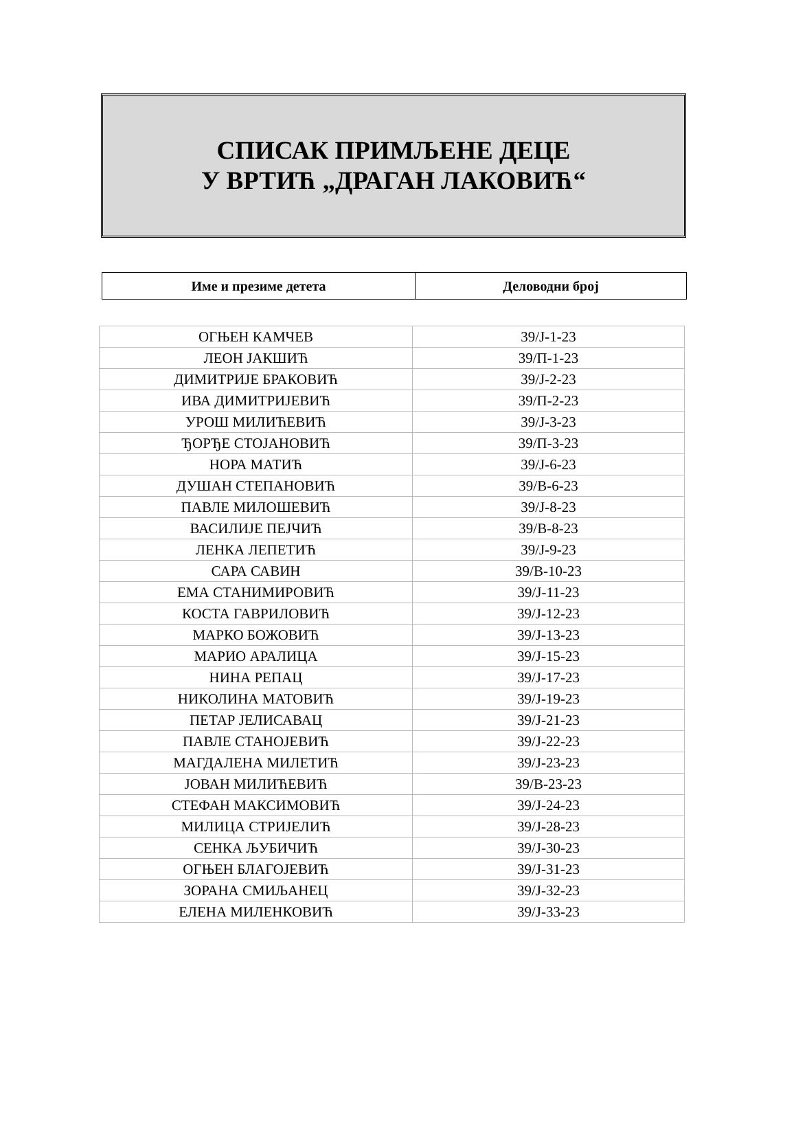СПИСАК ПРИМЉЕНЕ ДЕЦЕ
У ВРТИЋ „ДРАГАН ЛАКОВИЋ“
| Име и презиме детета | Деловодни број |
| --- | --- |
| ОГЊЕН КАМЧЕВ | 39/Ј-1-23 |
| ЛЕОН ЈАКШИЋ | 39/П-1-23 |
| ДИМИТРИЈЕ БРАКОВИЋ | 39/Ј-2-23 |
| ИВА ДИМИТРИЈЕВИЋ | 39/П-2-23 |
| УРОШ МИЛИЋЕВИЋ | 39/Ј-3-23 |
| ЂОРЂЕ СТОЈАНОВИЋ | 39/П-3-23 |
| НОРА МАТИЋ | 39/Ј-6-23 |
| ДУШАН СТЕПАНОВИЋ | 39/В-6-23 |
| ПАВЛЕ МИЛОШЕВИЋ | 39/Ј-8-23 |
| ВАСИЛИЈЕ ПЕЈЧИЋ | 39/В-8-23 |
| ЛЕНКА ЛЕПЕТИЋ | 39/Ј-9-23 |
| САРА САВИН | 39/В-10-23 |
| ЕМА СТАНИМИРОВИЋ | 39/Ј-11-23 |
| КОСТА ГАВРИЛОВИЋ | 39/Ј-12-23 |
| МАРКО БОЖОВИЋ | 39/Ј-13-23 |
| МАРИО АРАЛИЦА | 39/Ј-15-23 |
| НИНА РЕПАЦ | 39/Ј-17-23 |
| НИКОЛИНА МАТОВИЋ | 39/Ј-19-23 |
| ПЕТАР ЈЕЛИСАВАЦ | 39/Ј-21-23 |
| ПАВЛЕ СТАНОЈЕВИЋ | 39/Ј-22-23 |
| МАГДАЛЕНА МИЛЕТИЋ | 39/Ј-23-23 |
| ЈОВАН МИЛИЋЕВИЋ | 39/В-23-23 |
| СТЕФАН МАКСИМОВИЋ | 39/Ј-24-23 |
| МИЛИЦА СТРИЈЕЛИЋ | 39/Ј-28-23 |
| СЕНКА ЉУБИЧИЋ | 39/Ј-30-23 |
| ОГЊЕН БЛАГОЈЕВИЋ | 39/Ј-31-23 |
| ЗОРАНА СМИЉАНЕЦ | 39/Ј-32-23 |
| ЕЛЕНА МИЛЕНКОВИЋ | 39/Ј-33-23 |